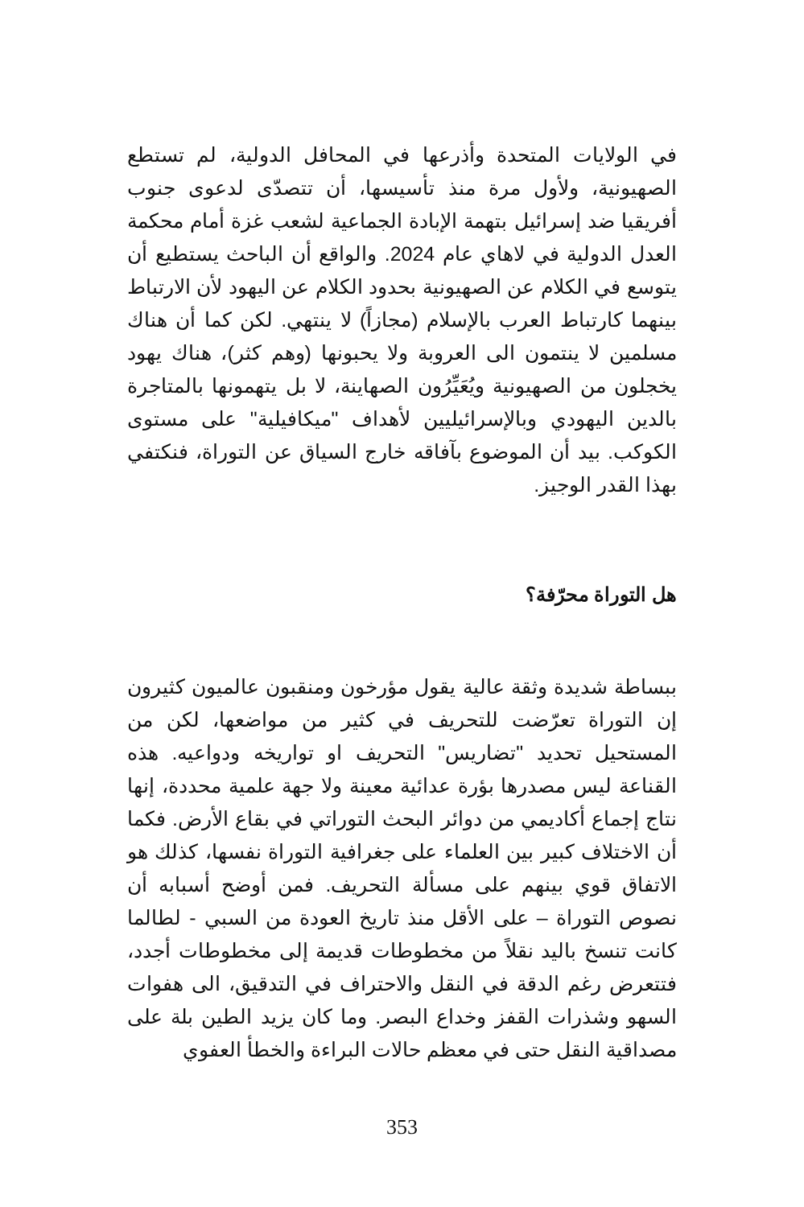في الولايات المتحدة وأذرعها في المحافل الدولية، لم تستطع الصهيونية، ولأول مرة منذ تأسيسها، أن تتصدّى لدعوى جنوب أفريقيا ضد إسرائيل بتهمة الإبادة الجماعية لشعب غزة أمام محكمة العدل الدولية في لاهاي عام 2024. والواقع أن الباحث يستطيع أن يتوسع في الكلام عن الصهيونية بحدود الكلام عن اليهود لأن الارتباط بينهما كارتباط العرب بالإسلام (مجازاً) لا ينتهي. لكن كما أن هناك مسلمين لا ينتمون الى العروبة ولا يحبونها (وهم كثر)، هناك يهود يخجلون من الصهيونية ويُعَيِّرُون الصهاينة، لا بل يتهمونها بالمتاجرة بالدين اليهودي وبالإسرائيليين لأهداف "ميكافيلية" على مستوى الكوكب. بيد أن الموضوع بآفاقه خارج السياق عن التوراة، فنكتفي بهذا القدر الوجيز.
هل التوراة محرّفة؟
ببساطة شديدة وثقة عالية يقول مؤرخون ومنقبون عالميون كثيرون إن التوراة تعرّضت للتحريف في كثير من مواضعها، لكن من المستحيل تحديد "تضاريس" التحريف او تواريخه ودواعيه. هذه القناعة ليس مصدرها بؤرة عدائية معينة ولا جهة علمية محددة، إنها نتاج إجماع أكاديمي من دوائر البحث التوراتي في بقاع الأرض. فكما أن الاختلاف كبير بين العلماء على جغرافية التوراة نفسها، كذلك هو الاتفاق قوي بينهم على مسألة التحريف. فمن أوضح أسبابه أن نصوص التوراة – على الأقل منذ تاريخ العودة من السبي - لطالما كانت تنسخ باليد نقلاً من مخطوطات قديمة إلى مخطوطات أجدد، فتتعرض رغم الدقة في النقل والاحتراف في التدقيق، الى هفوات السهو وشذرات القفز وخداع البصر. وما كان يزيد الطين بلة على مصداقية النقل حتى في معظم حالات البراءة والخطأ العفوي
353